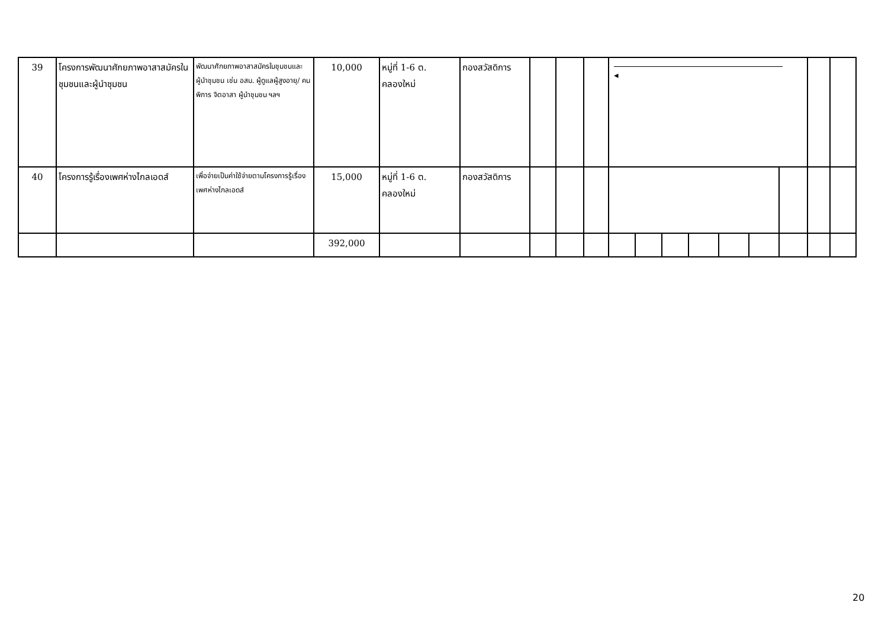| 39 | โครงการพัฒนาศักยภาพอาสาสมัครในชุมชนและผู้นำชุมชน | พัฒนาศักยภาพอาสาสมัครในชุมชนและผู้นำชุมชน เช่น อสม. ผู้ดูแลผู้สูงอายุ/ คนพิการ จิตอาสา ผู้นำชุมชน ฯลฯ | 10,000 | หมู่ที่ 1-6 ต. คลองใหม่ | กองสวัสดิการ | | | | ◂ | | | | | | | | |
| 40 | โครงการรู้เรื่องเพศห่างไกลเอดส์ | เพื่อจ่ายเป็นค่าใช้จ่ายตามโครงการรู้เรื่องเพศห่างไกลเอดส์ | 15,000 | หมู่ที่ 1-6 ต. คลองใหม่ | กองสวัสดิการ | | | | | | | | | | | | |
| | | | 392,000 | | | | | | | | | | | | | | |
20